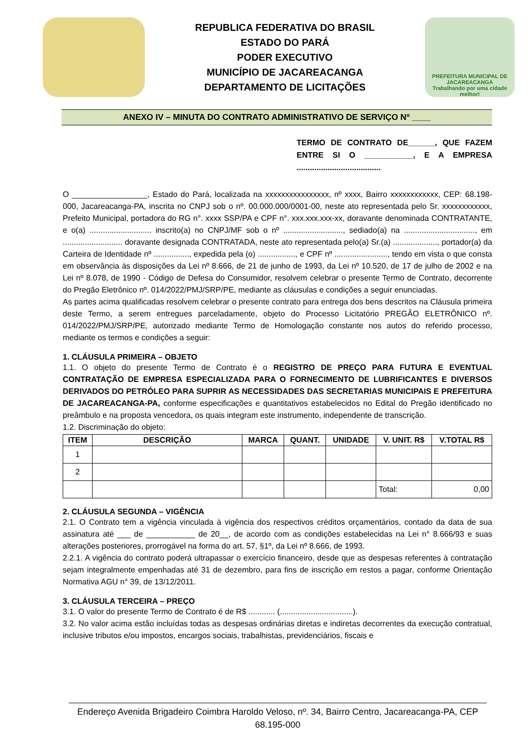REPUBLICA FEDERATIVA DO BRASIL
ESTADO DO PARÁ
PODER EXECUTIVO
MUNICÍPIO DE JACAREACANGA
DEPARTAMENTO DE LICITAÇÕES
PREFEITURA MUNICIPAL DE
JACAREACANGA
Trabalhando por uma cidade melhor!
ANEXO IV – MINUTA DO CONTRATO ADMINISTRATIVO DE SERVIÇO Nº ____
TERMO DE CONTRATO DE______, QUE FAZEM ENTRE SI O ___________, E A EMPRESA ......................................
O _________________, Estado do Pará, localizada na xxxxxxxxxxxxxxxx, nº xxxx, Bairro xxxxxxxxxxxx, CEP: 68.198-000, Jacareacanga-PA, inscrita no CNPJ sob o nº. 00.000.000/0001-00, neste ato representada pelo Sr. xxxxxxxxxxxx, Prefeito Municipal, portadora do RG n°. xxxx SSP/PA e CPF n°. xxx.xxx.xxx-xx, doravante denominada CONTRATANTE, e o(a) ............................ inscrito(a) no CNPJ/MF sob o nº ..........................., sediado(a) na ................................, em ........................... doravante designada CONTRATADA, neste ato representada pelo(a) Sr.(a) ...................., portador(a) da Carteira de Identidade nº ................, expedida pela (o) ................., e CPF nº ........................, tendo em vista o que consta em observância às disposições da Lei nº 8.666, de 21 de junho de 1993, da Lei nº 10.520, de 17 de julho de 2002 e na Lei nº 8.078, de 1990 - Código de Defesa do Consumidor, resolvem celebrar o presente Termo de Contrato, decorrente do Pregão Eletrônico nº. 014/2022/PMJ/SRP/PE, mediante as cláusulas e condições a seguir enunciadas.
As partes acima qualificadas resolvem celebrar o presente contrato para entrega dos bens descritos na Cláusula primeira deste Termo, a serem entregues parceladamente, objeto do Processo Licitatório PREGÃO ELETRÔNICO nº. 014/2022/PMJ/SRP/PE, autorizado mediante Termo de Homologação constante nos autos do referido processo, mediante os termos e condições a seguir:
1. CLÁUSULA PRIMEIRA – OBJETO
1.1. O objeto do presente Termo de Contrato é o REGISTRO DE PREÇO PARA FUTURA E EVENTUAL CONTRATAÇÃO DE EMPRESA ESPECIALIZADA PARA O FORNECIMENTO DE LUBRIFICANTES E DIVERSOS DERIVADOS DO PETRÓLEO PARA SUPRIR AS NECESSIDADES DAS SECRETARIAS MUNICIPAIS E PREFEITURA DE JACAREACANGA-PA, conforme especificações e quantitativos estabelecidos no Edital do Pregão identificado no preâmbulo e na proposta vencedora, os quais integram este instrumento, independente de transcrição.
1.2. Discriminação do objeto:
| ITEM | DESCRIÇÃO | MARCA | QUANT. | UNIDADE | V. UNIT. R$ | V.TOTAL R$ |
| --- | --- | --- | --- | --- | --- | --- |
| 1 | | | | | | |
| 2 | | | | | | |
| | | | | | Total: | 0,00 |
2. CLÁUSULA SEGUNDA – VIGÊNCIA
2.1. O Contrato tem a vigência vinculada à vigência dos respectivos créditos orçamentários, contado da data de sua assinatura até ___ de ___________ de 20__, de acordo com as condições estabelecidas na Lei n° 8.666/93 e suas alterações posteriores, prorrogável na forma do art. 57, §1º, da Lei nº 8.666, de 1993.
2.2.1. A vigência do contrato poderá ultrapassar o exercício financeiro, desde que as despesas referentes à contratação sejam integralmente empenhadas até 31 de dezembro, para fins de inscrição em restos a pagar, conforme Orientação Normativa AGU n° 39, de 13/12/2011.
3. CLÁUSULA TERCEIRA – PREÇO
3.1. O valor do presente Termo de Contrato é de R$ ............ (.................................).
3.2. No valor acima estão incluídas todas as despesas ordinárias diretas e indiretas decorrentes da execução contratual, inclusive tributos e/ou impostos, encargos sociais, trabalhistas, previdenciários, fiscais e
Endereço Avenida Brigadeiro Coimbra Haroldo Veloso, nº. 34, Bairro Centro, Jacareacanga-PA, CEP 68.195-000